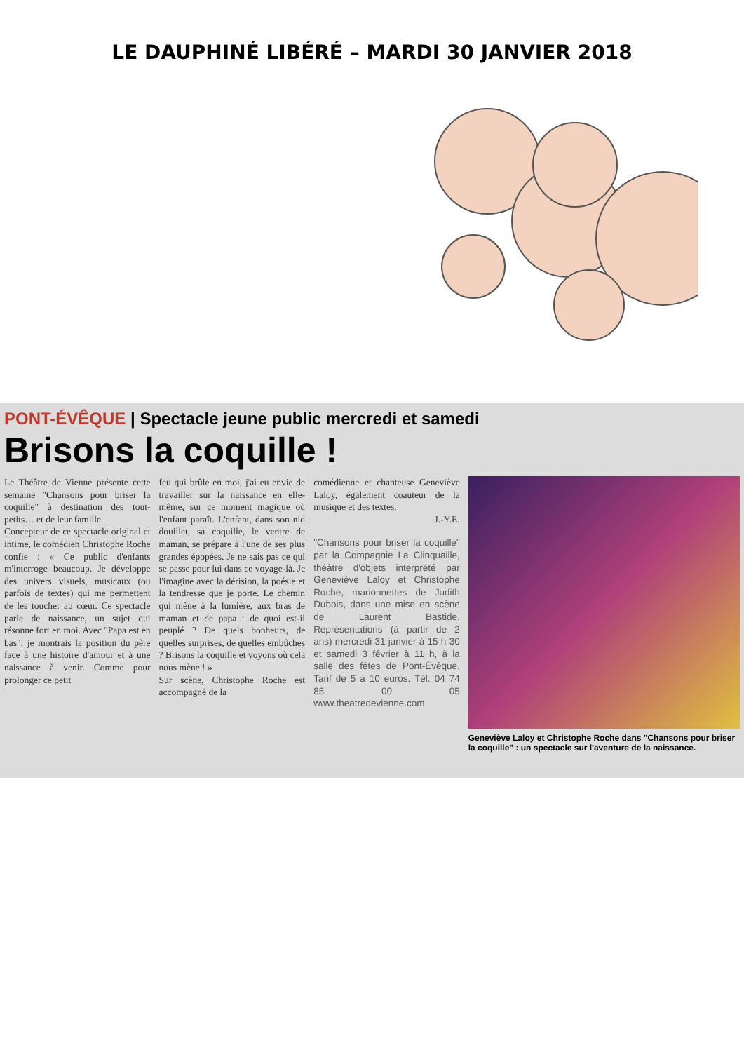LE DAUPHINÉ LIBÉRÉ – MARDI 30 JANVIER 2018
PONT-ÉVÊQUE | Spectacle jeune public mercredi et samedi
Brisons la coquille !
Le Théâtre de Vienne présente cette semaine "Chansons pour briser la coquille" à destination des tout-petits… et de leur famille.
Concepteur de ce spectacle original et intime, le comédien Christophe Roche confie : « Ce public d'enfants m'interroge beaucoup. Je développe des univers visuels, musicaux (ou parfois de textes) qui me permettent de les toucher au cœur. Ce spectacle parle de naissance, un sujet qui résonne fort en moi. Avec "Papa est en bas", je montrais la position du père face à une histoire d'amour et à une naissance à venir. Comme pour prolonger ce petit
feu qui brûle en moi, j'ai eu envie de travailler sur la naissance en elle-même, sur ce moment magique où l'enfant paraît. L'enfant, dans son nid douillet, sa coquille, le ventre de maman, se prépare à l'une de ses plus grandes épopées. Je ne sais pas ce qui se passe pour lui dans ce voyage-là. Je l'imagine avec la dérision, la poésie et la tendresse que je porte. Le chemin qui mène à la lumière, aux bras de maman et de papa : de quoi est-il peuplé ? De quels bonheurs, de quelles surprises, de quelles embûches ? Brisons la coquille et voyons où cela nous mène ! »
Sur scène, Christophe Roche est accompagné de la
comédienne et chanteuse Geneviève Laloy, également coauteur de la musique et des textes.
J.-Y.E.
"Chansons pour briser la coquille" par la Compagnie La Clinquaille, théâtre d'objets interprété par Geneviève Laloy et Christophe Roche, marionnettes de Judith Dubois, dans une mise en scène de Laurent Bastide. Représentations (à partir de 2 ans) mercredi 31 janvier à 15 h 30 et samedi 3 février à 11 h, à la salle des fêtes de Pont-Évêque. Tarif de 5 à 10 euros. Tél. 04 74 85 00 05 www.theatredevienne.com
Geneviève Laloy et Christophe Roche dans "Chansons pour briser la coquille" : un spectacle sur l'aventure de la naissance.